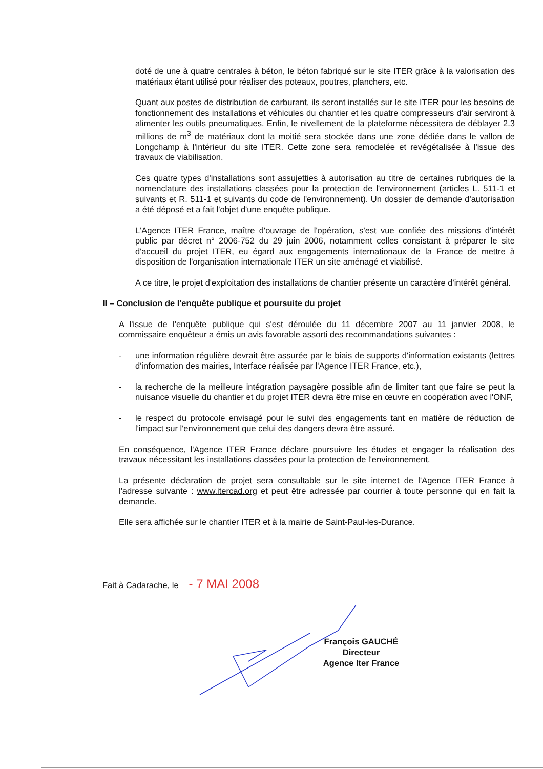doté de une à quatre centrales à béton, le béton fabriqué sur le site ITER grâce à la valorisation des matériaux étant utilisé pour réaliser des poteaux, poutres, planchers, etc.
Quant aux postes de distribution de carburant, ils seront installés sur le site ITER pour les besoins de fonctionnement des installations et véhicules du chantier et les quatre compresseurs d'air serviront à alimenter les outils pneumatiques. Enfin, le nivellement de la plateforme nécessitera de déblayer 2.3 millions de m<sup>3</sup> de matériaux dont la moitié sera stockée dans une zone dédiée dans le vallon de Longchamp à l'intérieur du site ITER. Cette zone sera remodelée et revégétalisée à l'issue des travaux de viabilisation.
Ces quatre types d'installations sont assujetties à autorisation au titre de certaines rubriques de la nomenclature des installations classées pour la protection de l'environnement (articles L. 511-1 et suivants et R. 511-1 et suivants du code de l'environnement). Un dossier de demande d'autorisation a été déposé et a fait l'objet d'une enquête publique.
L'Agence ITER France, maître d'ouvrage de l'opération, s'est vue confiée des missions d'intérêt public par décret n° 2006-752 du 29 juin 2006, notamment celles consistant à préparer le site d'accueil du projet ITER, eu égard aux engagements internationaux de la France de mettre à disposition de l'organisation internationale ITER un site aménagé et viabilisé.
A ce titre, le projet d'exploitation des installations de chantier présente un caractère d'intérêt général.
II – Conclusion de l'enquête publique et poursuite du projet
A l'issue de l'enquête publique qui s'est déroulée du 11 décembre 2007 au 11 janvier 2008, le commissaire enquêteur a émis un avis favorable assorti des recommandations suivantes :
- une information régulière devrait être assurée par le biais de supports d'information existants (lettres d'information des mairies, Interface réalisée par l'Agence ITER France, etc.),
- la recherche de la meilleure intégration paysagère possible afin de limiter tant que faire se peut la nuisance visuelle du chantier et du projet ITER devra être mise en œuvre en coopération avec l'ONF,
- le respect du protocole envisagé pour le suivi des engagements tant en matière de réduction de l'impact sur l'environnement que celui des dangers devra être assuré.
En conséquence, l'Agence ITER France déclare poursuivre les études et engager la réalisation des travaux nécessitant les installations classées pour la protection de l'environnement.
La présente déclaration de projet sera consultable sur le site internet de l'Agence ITER France à l'adresse suivante : www.itercad.org et peut être adressée par courrier à toute personne qui en fait la demande.
Elle sera affichée sur le chantier ITER et à la mairie de Saint-Paul-les-Durance.
Fait à Cadarache, le - 7 MAI 2008
François GAUCHÉ
Directeur
Agence Iter France